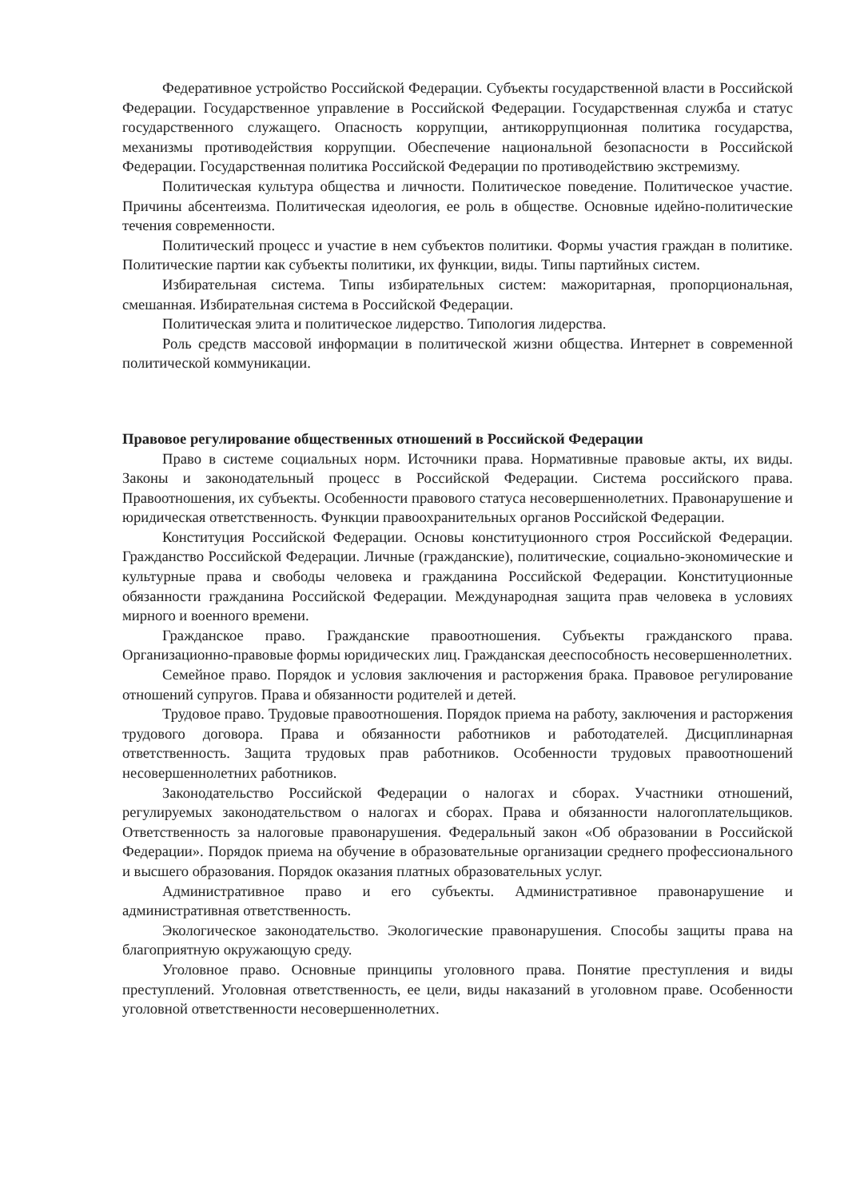Федеративное устройство Российской Федерации. Субъекты государственной власти в Российской Федерации. Государственное управление в Российской Федерации. Государственная служба и статус государственного служащего. Опасность коррупции, антикоррупционная политика государства, механизмы противодействия коррупции. Обеспечение национальной безопасности в Российской Федерации. Государственная политика Российской Федерации по противодействию экстремизму.
Политическая культура общества и личности. Политическое поведение. Политическое участие. Причины абсентеизма. Политическая идеология, ее роль в обществе. Основные идейно-политические течения современности.
Политический процесс и участие в нем субъектов политики. Формы участия граждан в политике. Политические партии как субъекты политики, их функции, виды. Типы партийных систем.
Избирательная система. Типы избирательных систем: мажоритарная, пропорциональная, смешанная. Избирательная система в Российской Федерации.
Политическая элита и политическое лидерство. Типология лидерства.
Роль средств массовой информации в политической жизни общества. Интернет в современной политической коммуникации.
Правовое регулирование общественных отношений в Российской Федерации
Право в системе социальных норм. Источники права. Нормативные правовые акты, их виды. Законы и законодательный процесс в Российской Федерации. Система российского права. Правоотношения, их субъекты. Особенности правового статуса несовершеннолетних. Правонарушение и юридическая ответственность. Функции правоохранительных органов Российской Федерации.
Конституция Российской Федерации. Основы конституционного строя Российской Федерации. Гражданство Российской Федерации. Личные (гражданские), политические, социально-экономические и культурные права и свободы человека и гражданина Российской Федерации. Конституционные обязанности гражданина Российской Федерации. Международная защита прав человека в условиях мирного и военного времени.
Гражданское право. Гражданские правоотношения. Субъекты гражданского права. Организационно-правовые формы юридических лиц. Гражданская дееспособность несовершеннолетних.
Семейное право. Порядок и условия заключения и расторжения брака. Правовое регулирование отношений супругов. Права и обязанности родителей и детей.
Трудовое право. Трудовые правоотношения. Порядок приема на работу, заключения и расторжения трудового договора. Права и обязанности работников и работодателей. Дисциплинарная ответственность. Защита трудовых прав работников. Особенности трудовых правоотношений несовершеннолетних работников.
Законодательство Российской Федерации о налогах и сборах. Участники отношений, регулируемых законодательством о налогах и сборах. Права и обязанности налогоплательщиков. Ответственность за налоговые правонарушения. Федеральный закон «Об образовании в Российской Федерации». Порядок приема на обучение в образовательные организации среднего профессионального и высшего образования. Порядок оказания платных образовательных услуг.
Административное право и его субъекты. Административное правонарушение и административная ответственность.
Экологическое законодательство. Экологические правонарушения. Способы защиты права на благоприятную окружающую среду.
Уголовное право. Основные принципы уголовного права. Понятие преступления и виды преступлений. Уголовная ответственность, ее цели, виды наказаний в уголовном праве. Особенности уголовной ответственности несовершеннолетних.